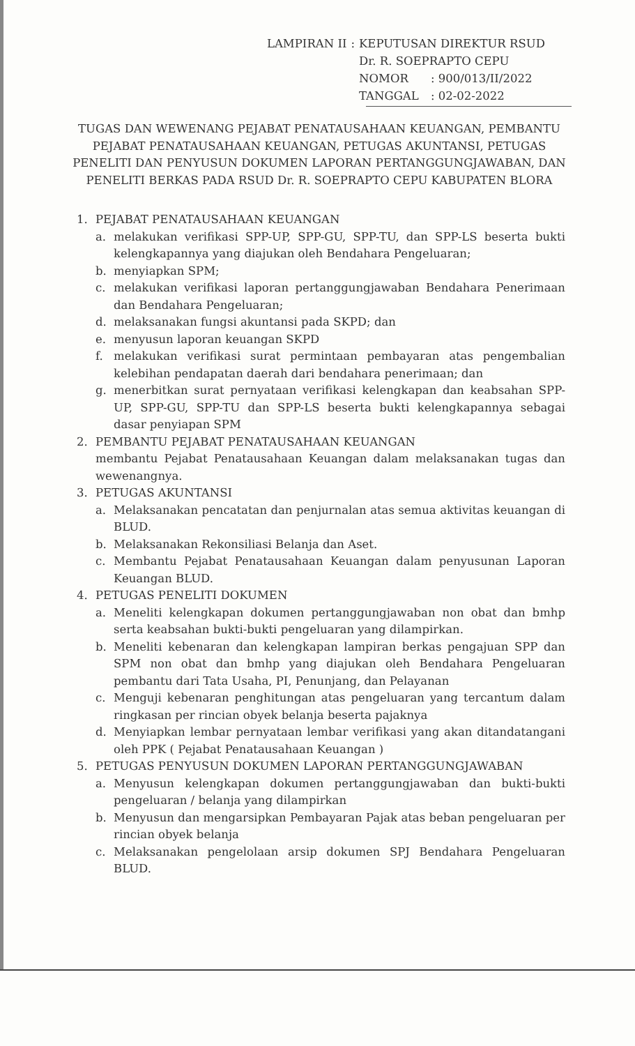| LAMPIRAN II | : | KEPUTUSAN DIREKTUR RSUD | |
| | | Dr. R. SOEPRAPTO CEPU | |
| | | NOMOR | : 900/013/II/2022 |
| | | TANGGAL | : 02-02-2022 |
TUGAS DAN WEWENANG PEJABAT PENATAUSAHAAN KEUANGAN, PEMBANTU PEJABAT PENATAUSAHAAN KEUANGAN, PETUGAS AKUNTANSI, PETUGAS PENELITI DAN PENYUSUN DOKUMEN LAPORAN PERTANGGUNGJAWABAN, DAN PENELITI BERKAS PADA RSUD Dr. R. SOEPRAPTO CEPU KABUPATEN BLORA
1. PEJABAT PENATAUSAHAAN KEUANGAN
a. melakukan verifikasi SPP-UP, SPP-GU, SPP-TU, dan SPP-LS beserta bukti kelengkapannya yang diajukan oleh Bendahara Pengeluaran;
b. menyiapkan SPM;
c. melakukan verifikasi laporan pertanggungjawaban Bendahara Penerimaan dan Bendahara Pengeluaran;
d. melaksanakan fungsi akuntansi pada SKPD; dan
e. menyusun laporan keuangan SKPD
f. melakukan verifikasi surat permintaan pembayaran atas pengembalian kelebihan pendapatan daerah dari bendahara penerimaan; dan
g. menerbitkan surat pernyataan verifikasi kelengkapan dan keabsahan SPP-UP, SPP-GU, SPP-TU dan SPP-LS beserta bukti kelengkapannya sebagai dasar penyiapan SPM
2. PEMBANTU PEJABAT PENATAUSAHAAN KEUANGAN
membantu Pejabat Penatausahaan Keuangan dalam melaksanakan tugas dan wewenangnya.
3. PETUGAS AKUNTANSI
a. Melaksanakan pencatatan dan penjurnalan atas semua aktivitas keuangan di BLUD.
b. Melaksanakan Rekonsiliasi Belanja dan Aset.
c. Membantu Pejabat Penatausahaan Keuangan dalam penyusunan Laporan Keuangan BLUD.
4. PETUGAS PENELITI DOKUMEN
a. Meneliti kelengkapan dokumen pertanggungjawaban non obat dan bmhp serta keabsahan bukti-bukti pengeluaran yang dilampirkan.
b. Meneliti kebenaran dan kelengkapan lampiran berkas pengajuan SPP dan SPM non obat dan bmhp yang diajukan oleh Bendahara Pengeluaran pembantu dari Tata Usaha, PI, Penunjang, dan Pelayanan
c. Menguji kebenaran penghitungan atas pengeluaran yang tercantum dalam ringkasan per rincian obyek belanja beserta pajaknya
d. Menyiapkan lembar pernyataan lembar verifikasi yang akan ditandatangani oleh PPK ( Pejabat Penatausahaan Keuangan )
5. PETUGAS PENYUSUN DOKUMEN LAPORAN PERTANGGUNGJAWABAN
a. Menyusun kelengkapan dokumen pertanggungjawaban dan bukti-bukti pengeluaran / belanja yang dilampirkan
b. Menyusun dan mengarsipkan Pembayaran Pajak atas beban pengeluaran per rincian obyek belanja
c. Melaksanakan pengelolaan arsip dokumen SPJ Bendahara Pengeluaran BLUD.